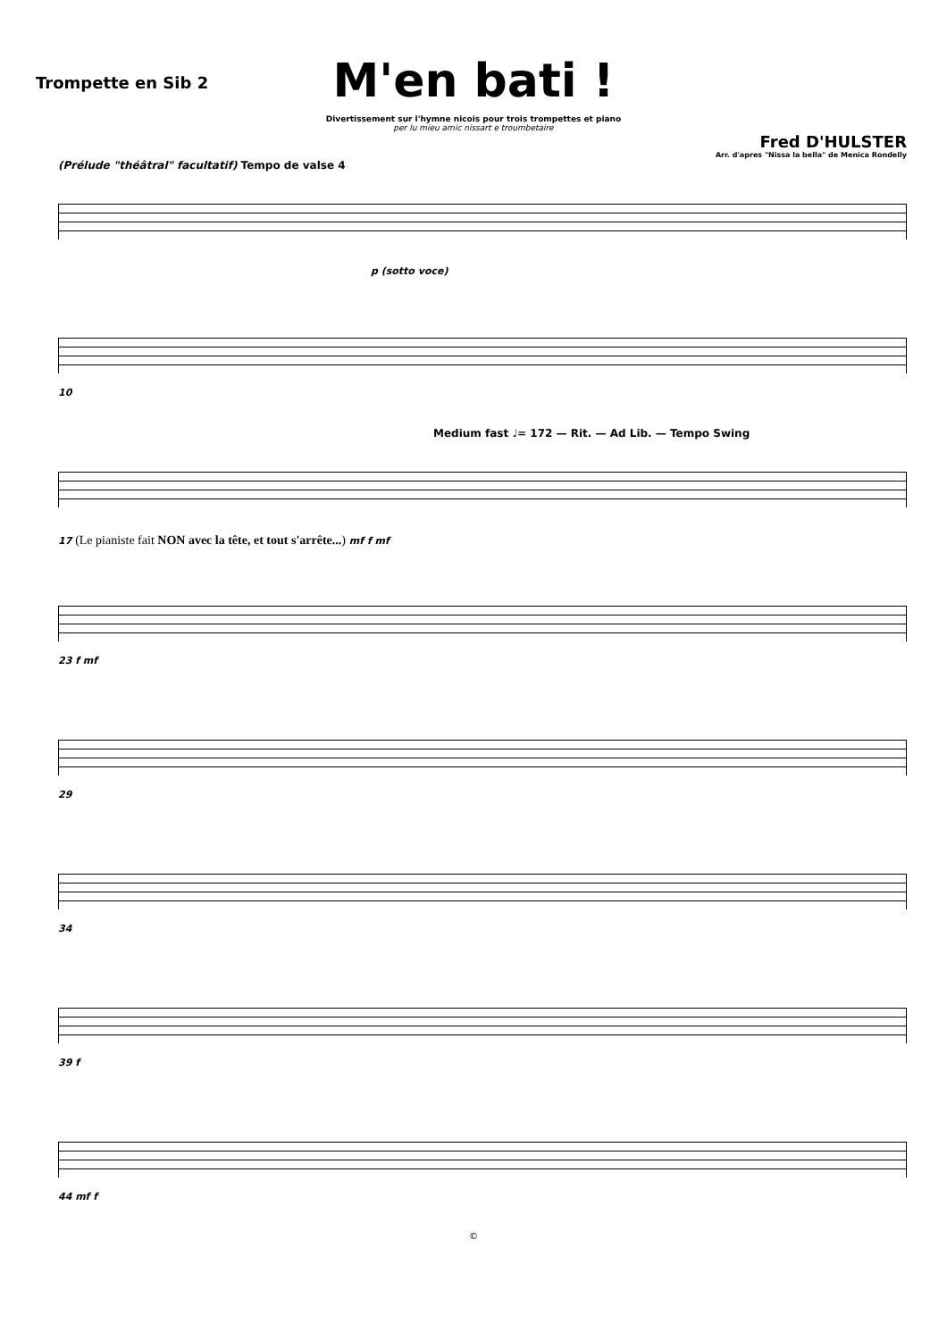Trompette en Sib 2
M'en bati !
Divertissement sur l'hymne nicois pour trois trompettes et piano
per lu mieu amic nissart e troumbetaire
Fred D'HULSTER
Arr. d'apres "Nissa la bella" de Menica Rondelly
(Prélude "théâtral" facultatif) Tempo de valse 4
p (sotto voce)
10
Medium fast ♩= 172 — Rit. — Ad Lib. — Tempo Swing
17 (Le pianiste fait NON avec la tête, et tout s'arrête...) mf f mf
23 f mf
29
34
39 f
44 mf f
©